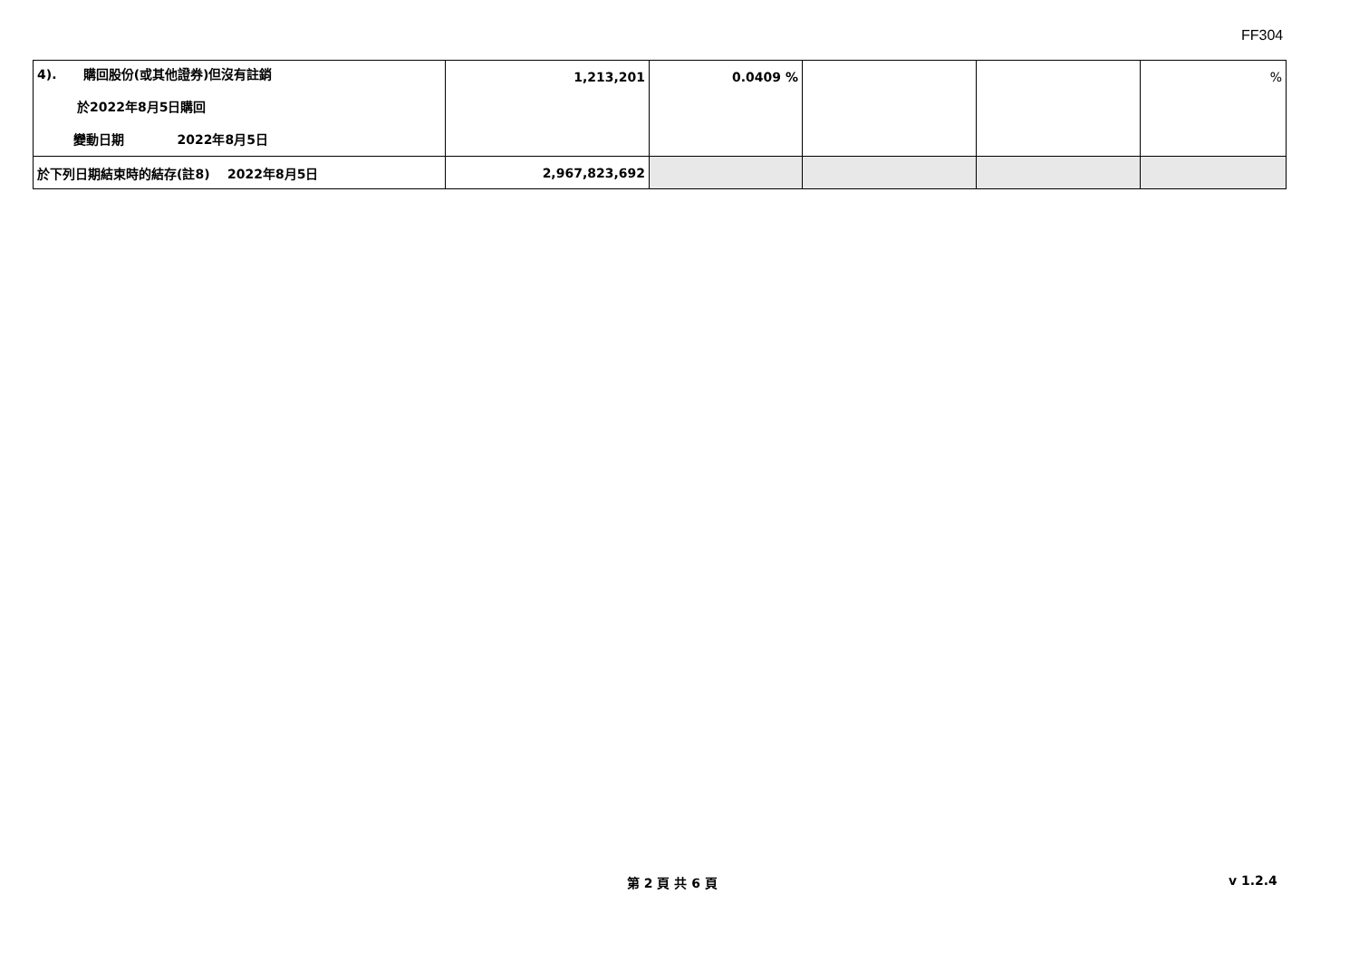FF304
| 4). 購回股份(或其他證券)但沒有註銷 於2022年8月5日購回 變動日期 2022年8月5日 | 1,213,201 | 0.0409 % | | | % |
| 於下列日期結束時的結存(註8) 2022年8月5日 | 2,967,823,692 | | | | |
第 2 頁 共 6 頁 v 1.2.4